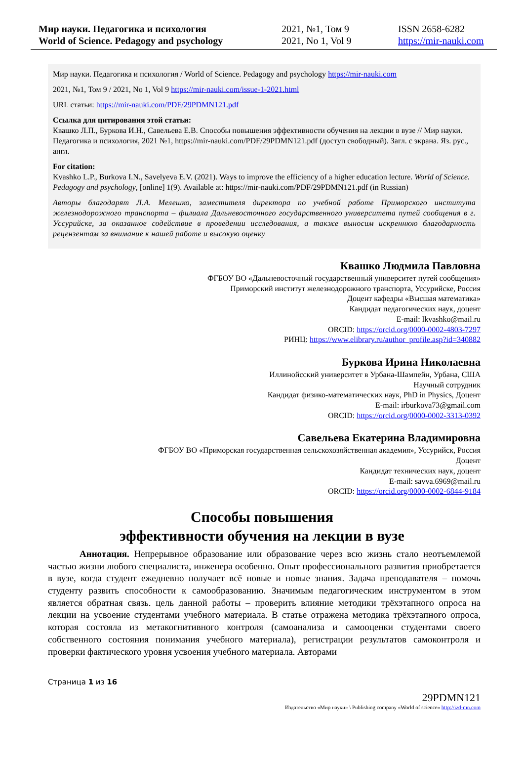Мир науки. Педагогика и психология
World of Science. Pedagogy and psychology
2021, №1, Том 9
2021, No 1, Vol 9
ISSN 2658-6282
https://mir-nauki.com
Мир науки. Педагогика и психология / World of Science. Pedagogy and psychology https://mir-nauki.com
2021, №1, Том 9 / 2021, No 1, Vol 9 https://mir-nauki.com/issue-1-2021.html
URL статьи: https://mir-nauki.com/PDF/29PDMN121.pdf
Ссылка для цитирования этой статьи:
Квашко Л.П., Буркова И.Н., Савельева Е.В. Способы повышения эффективности обучения на лекции в вузе // Мир науки. Педагогика и психология, 2021 №1, https://mir-nauki.com/PDF/29PDMN121.pdf (доступ свободный). Загл. с экрана. Яз. рус., англ.
For citation:
Kvashko L.P., Burkova I.N., Savelyeva E.V. (2021). Ways to improve the efficiency of a higher education lecture. World of Science. Pedagogy and psychology, [online] 1(9). Available at: https://mir-nauki.com/PDF/29PDMN121.pdf (in Russian)
Авторы благодарят Л.А. Мелешко, заместителя директора по учебной работе Приморского института железнодорожного транспорта – филиала Дальневосточного государственного университета путей сообщения в г. Уссурийске, за оказанное содействие в проведении исследования, а также выносим искреннюю благодарность рецензентам за внимание к нашей работе и высокую оценку
Квашко Людмила Павловна
ФГБОУ ВО «Дальневосточный государственный университет путей сообщения»
Приморский институт железнодорожного транспорта, Уссурийске, Россия
Доцент кафедры «Высшая математика»
Кандидат педагогических наук, доцент
E-mail: lkvashko@mail.ru
ORCID: https://orcid.org/0000-0002-4803-7297
РИНЦ: https://www.elibrary.ru/author_profile.asp?id=340882
Буркова Ирина Николаевна
Иллинойсский университет в Урбана-Шампейн, Урбана, США
Научный сотрудник
Кандидат физико-математических наук, PhD in Physics, Доцент
E-mail: irburkova73@gmail.com
ORCID: https://orcid.org/0000-0002-3313-0392
Савельева Екатерина Владимировна
ФГБОУ ВО «Приморская государственная сельскохозяйственная академия», Уссурийск, Россия
Доцент
Кандидат технических наук, доцент
E-mail: savva.6969@mail.ru
ORCID: https://orcid.org/0000-0002-6844-9184
Способы повышения
эффективности обучения на лекции в вузе
Аннотация. Непрерывное образование или образование через всю жизнь стало неотъемлемой частью жизни любого специалиста, инженера особенно. Опыт профессионального развития приобретается в вузе, когда студент ежедневно получает всё новые и новые знания. Задача преподавателя – помочь студенту развить способности к самообразованию. Значимым педагогическим инструментом в этом является обратная связь. цель данной работы – проверить влияние методики трёхэтапного опроса на лекции на усвоение студентами учебного материала. В статье отражена методика трёхэтапного опроса, которая состояла из метакогнитивного контроля (самоанализа и самооценки студентами своего собственного состояния понимания учебного материала), регистрации результатов самоконтроля и проверки фактического уровня усвоения учебного материала. Авторами
Страница 1 из 16
29PDMN121
Издательство «Мир науки» \ Publishing company «World of science» http://izd-mn.com